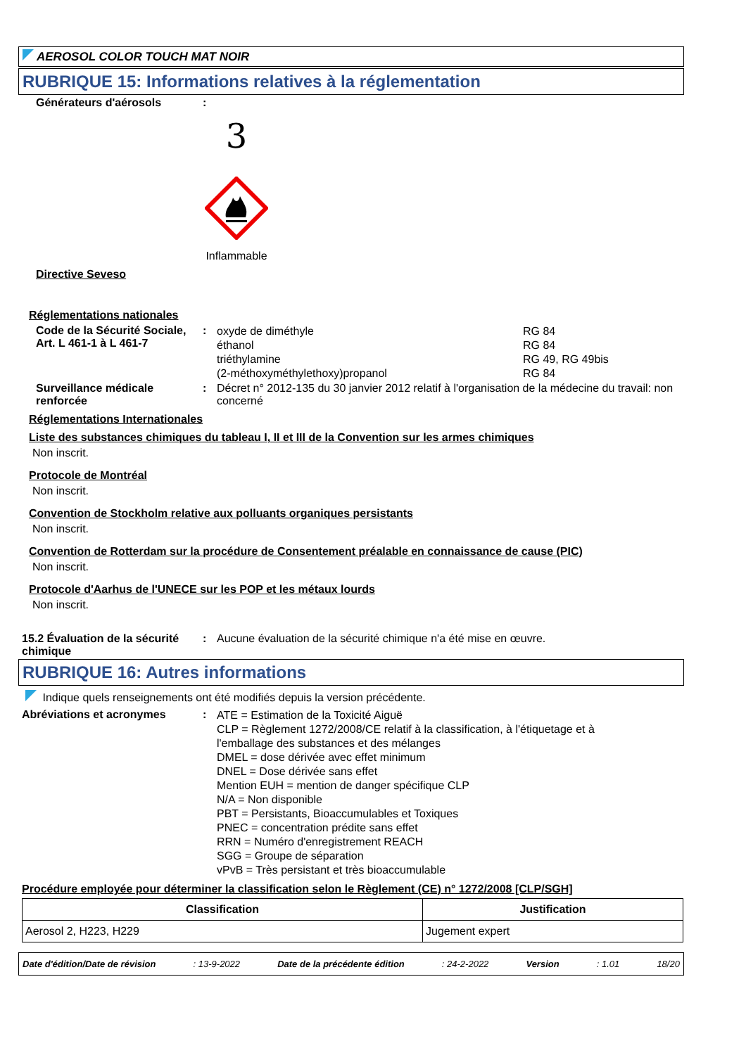AEROSOL COLOR TOUCH MAT NOIR
RUBRIQUE 15: Informations relatives à la réglementation
Générateurs d'aérosols :
3
Inflammable
Directive Seveso
Réglementations nationales
Code de la Sécurité Sociale, Art. L 461-1 à L 461-7
:
oxyde de diméthyle RG 84
éthanol RG 84
triéthylamine RG 49, RG 49bis
(2-méthoxyméthylethoxy)propanol RG 84
Surveillance médicale renforcée
: Décret n° 2012-135 du 30 janvier 2012 relatif à l'organisation de la médecine du travail: non concerné
Réglementations Internationales
Liste des substances chimiques du tableau I, II et III de la Convention sur les armes chimiques
Non inscrit.
Protocole de Montréal
Non inscrit.
Convention de Stockholm relative aux polluants organiques persistants
Non inscrit.
Convention de Rotterdam sur la procédure de Consentement préalable en connaissance de cause (PIC)
Non inscrit.
Protocole d'Aarhus de l'UNECE sur les POP et les métaux lourds
Non inscrit.
15.2 Évaluation de la sécurité chimique
: Aucune évaluation de la sécurité chimique n'a été mise en œuvre.
RUBRIQUE 16: Autres informations
Indique quels renseignements ont été modifiés depuis la version précédente.
Abréviations et acronymes :
ATE = Estimation de la Toxicité Aiguë
CLP = Règlement 1272/2008/CE relatif à la classification, à l'étiquetage et à l'emballage des substances et des mélanges
DMEL = dose dérivée avec effet minimum
DNEL = Dose dérivée sans effet
Mention EUH = mention de danger spécifique CLP
N/A = Non disponible
PBT = Persistants, Bioaccumulables et Toxiques
PNEC = concentration prédite sans effet
RRN = Numéro d'enregistrement REACH
SGG = Groupe de séparation
vPvB = Très persistant et très bioaccumulable
Procédure employée pour déterminer la classification selon le Règlement (CE) n° 1272/2008 [CLP/SGH]
| Classification | Justification |
| --- | --- |
| Aerosol 2, H223, H229 | Jugement expert |
Date d'édition/Date de révision : 13-9-2022 Date de la précédente édition : 24-2-2022 Version : 1.01 18/20